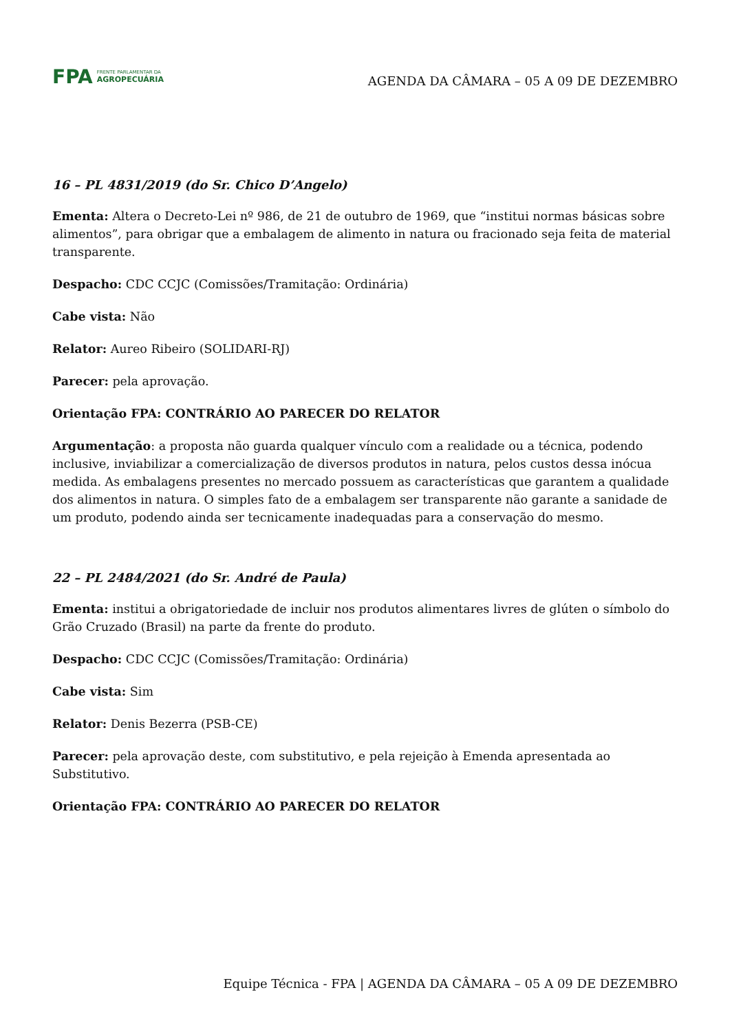FPA FRENTE PARLAMENTAR DA
AGROPECUÁRIA
AGENDA DA CÂMARA – 05 A 09 DE DEZEMBRO
16 – PL 4831/2019 (do Sr. Chico D’Angelo)
Ementa: Altera o Decreto-Lei nº 986, de 21 de outubro de 1969, que “institui normas básicas sobre alimentos”, para obrigar que a embalagem de alimento in natura ou fracionado seja feita de material transparente.
Despacho: CDC CCJC (Comissões/Tramitação: Ordinária)
Cabe vista: Não
Relator: Aureo Ribeiro (SOLIDARI-RJ)
Parecer: pela aprovação.
Orientação FPA: CONTRÁRIO AO PARECER DO RELATOR
Argumentação: a proposta não guarda qualquer vínculo com a realidade ou a técnica, podendo inclusive, inviabilizar a comercialização de diversos produtos in natura, pelos custos dessa inócua medida. As embalagens presentes no mercado possuem as características que garantem a qualidade dos alimentos in natura. O simples fato de a embalagem ser transparente não garante a sanidade de um produto, podendo ainda ser tecnicamente inadequadas para a conservação do mesmo.
22 – PL 2484/2021 (do Sr. André de Paula)
Ementa: institui a obrigatoriedade de incluir nos produtos alimentares livres de glúten o símbolo do Grão Cruzado (Brasil) na parte da frente do produto.
Despacho: CDC CCJC (Comissões/Tramitação: Ordinária)
Cabe vista: Sim
Relator: Denis Bezerra (PSB-CE)
Parecer: pela aprovação deste, com substitutivo, e pela rejeição à Emenda apresentada ao Substitutivo.
Orientação FPA: CONTRÁRIO AO PARECER DO RELATOR
Equipe Técnica - FPA | AGENDA DA CÂMARA – 05 A 09 DE DEZEMBRO